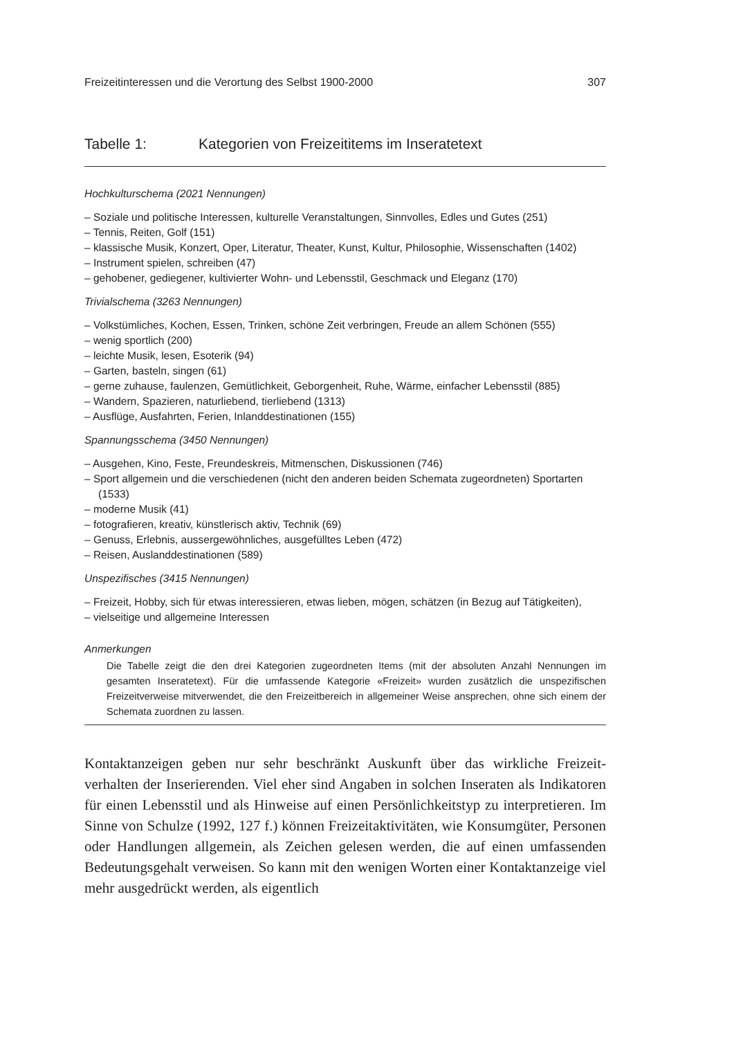Freizeitinteressen und die Verortung des Selbst 1900-2000 307
Tabelle 1: Kategorien von Freizeititems im Inseratetext
Hochkulturschema (2021 Nennungen)
– Soziale und politische Interessen, kulturelle Veranstaltungen, Sinnvolles, Edles und Gutes (251)
– Tennis, Reiten, Golf (151)
– klassische Musik, Konzert, Oper, Literatur, Theater, Kunst, Kultur, Philosophie, Wissenschaften (1402)
– Instrument spielen, schreiben (47)
– gehobener, gediegener, kultivierter Wohn- und Lebensstil, Geschmack und Eleganz (170)
Trivialschema (3263 Nennungen)
– Volkstümliches, Kochen, Essen, Trinken, schöne Zeit verbringen, Freude an allem Schönen (555)
– wenig sportlich (200)
– leichte Musik, lesen, Esoterik (94)
– Garten, basteln, singen (61)
– gerne zuhause, faulenzen, Gemütlichkeit, Geborgenheit, Ruhe, Wärme, einfacher Lebensstil (885)
– Wandern, Spazieren, naturliebend, tierliebend (1313)
– Ausflüge, Ausfahrten, Ferien, Inlanddestinationen (155)
Spannungsschema (3450 Nennungen)
– Ausgehen, Kino, Feste, Freundeskreis, Mitmenschen, Diskussionen (746)
– Sport allgemein und die verschiedenen (nicht den anderen beiden Schemata zugeordneten) Sportarten (1533)
– moderne Musik (41)
– fotografieren, kreativ, künstlerisch aktiv, Technik (69)
– Genuss, Erlebnis, aussergewöhnliches, ausgefülltes Leben (472)
– Reisen, Auslanddestinationen (589)
Unspezifisches (3415 Nennungen)
– Freizeit, Hobby, sich für etwas interessieren, etwas lieben, mögen, schätzen (in Bezug auf Tätigkeiten),
– vielseitige und allgemeine Interessen
Anmerkungen
Die Tabelle zeigt die den drei Kategorien zugeordneten Items (mit der absoluten Anzahl Nennungen im gesamten Inseratetext). Für die umfassende Kategorie «Freizeit» wurden zusätzlich die unspezifischen Freizeitverweise mitverwendet, die den Freizeitbereich in allgemeiner Weise ansprechen, ohne sich einem der Schemata zuordnen zu lassen.
Kontaktanzeigen geben nur sehr beschränkt Auskunft über das wirkliche Freizeit­verhalten der Inserierenden. Viel eher sind Angaben in solchen Inseraten als Indikatoren für einen Lebensstil und als Hinweise auf einen Persönlichkeitstyp zu interpretieren. Im Sinne von Schulze (1992, 127 f.) können Freizeitaktivitäten, wie Konsumgüter, Personen oder Handlungen allgemein, als Zeichen gelesen werden, die auf einen umfassenden Bedeutungsgehalt verweisen. So kann mit den wenigen Worten einer Kontaktanzeige viel mehr ausgedrückt werden, als eigentlich